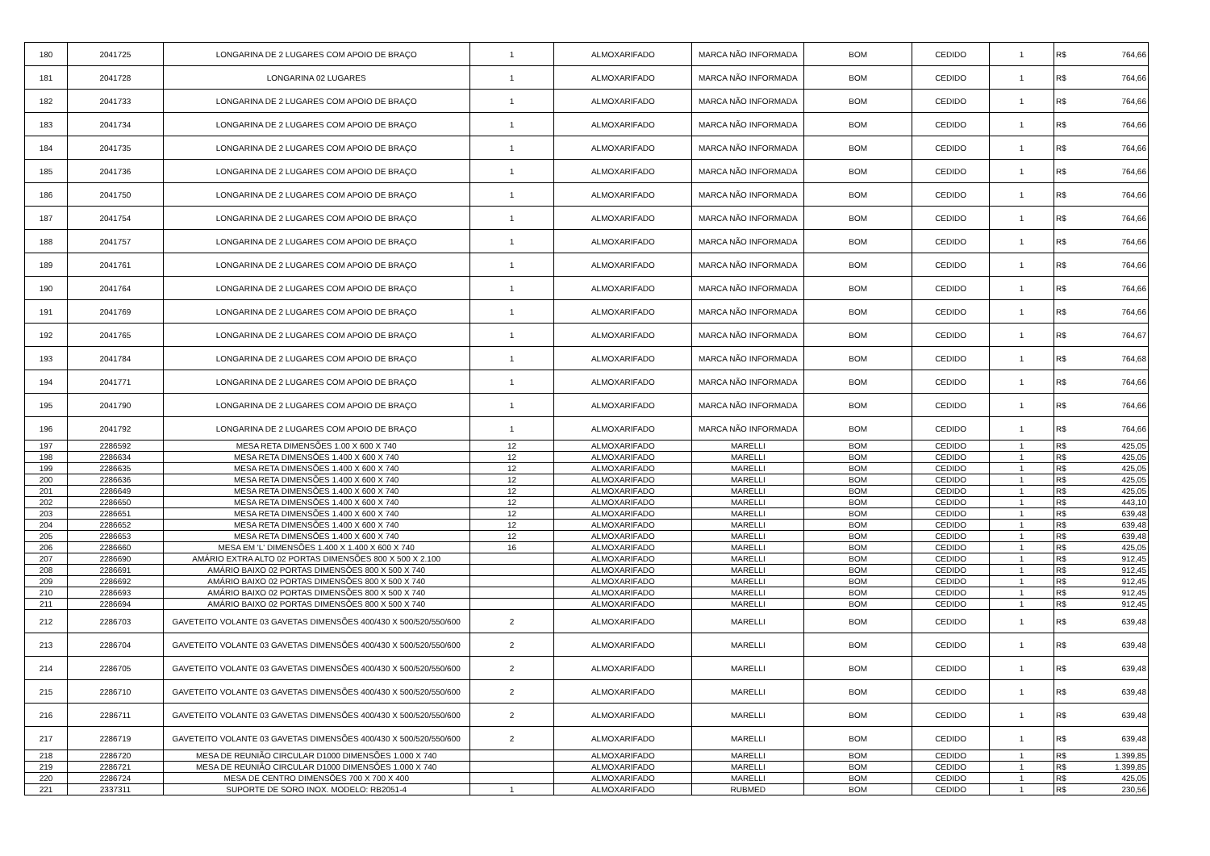| 180 | 2041725 | LONGARINA DE 2 LUGARES COM APOIO DE BRAÇO | 1 | ALMOXARIFADO | MARCA NÃO INFORMADA | BOM | CEDIDO | 1 | R$ | 764,66 |
| 181 | 2041728 | LONGARINA 02 LUGARES | 1 | ALMOXARIFADO | MARCA NÃO INFORMADA | BOM | CEDIDO | 1 | R$ | 764,66 |
| 182 | 2041733 | LONGARINA DE 2 LUGARES COM APOIO DE BRAÇO | 1 | ALMOXARIFADO | MARCA NÃO INFORMADA | BOM | CEDIDO | 1 | R$ | 764,66 |
| 183 | 2041734 | LONGARINA DE 2 LUGARES COM APOIO DE BRAÇO | 1 | ALMOXARIFADO | MARCA NÃO INFORMADA | BOM | CEDIDO | 1 | R$ | 764,66 |
| 184 | 2041735 | LONGARINA DE 2 LUGARES COM APOIO DE BRAÇO | 1 | ALMOXARIFADO | MARCA NÃO INFORMADA | BOM | CEDIDO | 1 | R$ | 764,66 |
| 185 | 2041736 | LONGARINA DE 2 LUGARES COM APOIO DE BRAÇO | 1 | ALMOXARIFADO | MARCA NÃO INFORMADA | BOM | CEDIDO | 1 | R$ | 764,66 |
| 186 | 2041750 | LONGARINA DE 2 LUGARES COM APOIO DE BRAÇO | 1 | ALMOXARIFADO | MARCA NÃO INFORMADA | BOM | CEDIDO | 1 | R$ | 764,66 |
| 187 | 2041754 | LONGARINA DE 2 LUGARES COM APOIO DE BRAÇO | 1 | ALMOXARIFADO | MARCA NÃO INFORMADA | BOM | CEDIDO | 1 | R$ | 764,66 |
| 188 | 2041757 | LONGARINA DE 2 LUGARES COM APOIO DE BRAÇO | 1 | ALMOXARIFADO | MARCA NÃO INFORMADA | BOM | CEDIDO | 1 | R$ | 764,66 |
| 189 | 2041761 | LONGARINA DE 2 LUGARES COM APOIO DE BRAÇO | 1 | ALMOXARIFADO | MARCA NÃO INFORMADA | BOM | CEDIDO | 1 | R$ | 764,66 |
| 190 | 2041764 | LONGARINA DE 2 LUGARES COM APOIO DE BRAÇO | 1 | ALMOXARIFADO | MARCA NÃO INFORMADA | BOM | CEDIDO | 1 | R$ | 764,66 |
| 191 | 2041769 | LONGARINA DE 2 LUGARES COM APOIO DE BRAÇO | 1 | ALMOXARIFADO | MARCA NÃO INFORMADA | BOM | CEDIDO | 1 | R$ | 764,66 |
| 192 | 2041765 | LONGARINA DE 2 LUGARES COM APOIO DE BRAÇO | 1 | ALMOXARIFADO | MARCA NÃO INFORMADA | BOM | CEDIDO | 1 | R$ | 764,67 |
| 193 | 2041784 | LONGARINA DE 2 LUGARES COM APOIO DE BRAÇO | 1 | ALMOXARIFADO | MARCA NÃO INFORMADA | BOM | CEDIDO | 1 | R$ | 764,68 |
| 194 | 2041771 | LONGARINA DE 2 LUGARES COM APOIO DE BRAÇO | 1 | ALMOXARIFADO | MARCA NÃO INFORMADA | BOM | CEDIDO | 1 | R$ | 764,66 |
| 195 | 2041790 | LONGARINA DE 2 LUGARES COM APOIO DE BRAÇO | 1 | ALMOXARIFADO | MARCA NÃO INFORMADA | BOM | CEDIDO | 1 | R$ | 764,66 |
| 196 | 2041792 | LONGARINA DE 2 LUGARES COM APOIO DE BRAÇO | 1 | ALMOXARIFADO | MARCA NÃO INFORMADA | BOM | CEDIDO | 1 | R$ | 764,66 |
| 197 | 2286592 | MESA RETA DIMENSÕES 1.00 X 600 X 740 | 12 | ALMOXARIFADO | MARELLI | BOM | CEDIDO | 1 | R$ | 425,05 |
| 198 | 2286634 | MESA RETA DIMENSÕES 1.400 X 600 X 740 | 12 | ALMOXARIFADO | MARELLI | BOM | CEDIDO | 1 | R$ | 425,05 |
| 199 | 2286635 | MESA RETA DIMENSÕES 1.400 X 600 X 740 | 12 | ALMOXARIFADO | MARELLI | BOM | CEDIDO | 1 | R$ | 425,05 |
| 200 | 2286636 | MESA RETA DIMENSÕES 1.400 X 600 X 740 | 12 | ALMOXARIFADO | MARELLI | BOM | CEDIDO | 1 | R$ | 425,05 |
| 201 | 2286649 | MESA RETA DIMENSÕES 1.400 X 600 X 740 | 12 | ALMOXARIFADO | MARELLI | BOM | CEDIDO | 1 | R$ | 425,05 |
| 202 | 2286650 | MESA RETA DIMENSÕES 1.400 X 600 X 740 | 12 | ALMOXARIFADO | MARELLI | BOM | CEDIDO | 1 | R$ | 443,10 |
| 203 | 2286651 | MESA RETA DIMENSÕES 1.400 X 600 X 740 | 12 | ALMOXARIFADO | MARELLI | BOM | CEDIDO | 1 | R$ | 639,48 |
| 204 | 2286652 | MESA RETA DIMENSÕES 1.400 X 600 X 740 | 12 | ALMOXARIFADO | MARELLI | BOM | CEDIDO | 1 | R$ | 639,48 |
| 205 | 2286653 | MESA RETA DIMENSÕES 1.400 X 600 X 740 | 12 | ALMOXARIFADO | MARELLI | BOM | CEDIDO | 1 | R$ | 639,48 |
| 206 | 2286660 | MESA EM 'L' DIMENSÕES 1.400 X 1.400 X 600 X 740 | 16 | ALMOXARIFADO | MARELLI | BOM | CEDIDO | 1 | R$ | 425,05 |
| 207 | 2286690 | AMÁRIO EXTRA ALTO 02 PORTAS DIMENSÕES 800 X 500 X 2.100 | | ALMOXARIFADO | MARELLI | BOM | CEDIDO | 1 | R$ | 912,45 |
| 208 | 2286691 | AMÁRIO BAIXO 02 PORTAS DIMENSÕES 800 X 500 X 740 | | ALMOXARIFADO | MARELLI | BOM | CEDIDO | 1 | R$ | 912,45 |
| 209 | 2286692 | AMÁRIO BAIXO 02 PORTAS DIMENSÕES 800 X 500 X 740 | | ALMOXARIFADO | MARELLI | BOM | CEDIDO | 1 | R$ | 912,45 |
| 210 | 2286693 | AMÁRIO BAIXO 02 PORTAS DIMENSÕES 800 X 500 X 740 | | ALMOXARIFADO | MARELLI | BOM | CEDIDO | 1 | R$ | 912,45 |
| 211 | 2286694 | AMÁRIO BAIXO 02 PORTAS DIMENSÕES 800 X 500 X 740 | | ALMOXARIFADO | MARELLI | BOM | CEDIDO | 1 | R$ | 912,45 |
| 212 | 2286703 | GAVETEITO VOLANTE 03 GAVETAS DIMENSÕES 400/430 X 500/520/550/600 | 2 | ALMOXARIFADO | MARELLI | BOM | CEDIDO | 1 | R$ | 639,48 |
| 213 | 2286704 | GAVETEITO VOLANTE 03 GAVETAS DIMENSÕES 400/430 X 500/520/550/600 | 2 | ALMOXARIFADO | MARELLI | BOM | CEDIDO | 1 | R$ | 639,48 |
| 214 | 2286705 | GAVETEITO VOLANTE 03 GAVETAS DIMENSÕES 400/430 X 500/520/550/600 | 2 | ALMOXARIFADO | MARELLI | BOM | CEDIDO | 1 | R$ | 639,48 |
| 215 | 2286710 | GAVETEITO VOLANTE 03 GAVETAS DIMENSÕES 400/430 X 500/520/550/600 | 2 | ALMOXARIFADO | MARELLI | BOM | CEDIDO | 1 | R$ | 639,48 |
| 216 | 2286711 | GAVETEITO VOLANTE 03 GAVETAS DIMENSÕES 400/430 X 500/520/550/600 | 2 | ALMOXARIFADO | MARELLI | BOM | CEDIDO | 1 | R$ | 639,48 |
| 217 | 2286719 | GAVETEITO VOLANTE 03 GAVETAS DIMENSÕES 400/430 X 500/520/550/600 | 2 | ALMOXARIFADO | MARELLI | BOM | CEDIDO | 1 | R$ | 639,48 |
| 218 | 2286720 | MESA DE REUNIÃO CIRCULAR D1000 DIMENSÕES 1.000 X 740 | | ALMOXARIFADO | MARELLI | BOM | CEDIDO | 1 | R$ | 1.399,85 |
| 219 | 2286721 | MESA DE REUNIÃO CIRCULAR D1000 DIMENSÕES 1.000 X 740 | | ALMOXARIFADO | MARELLI | BOM | CEDIDO | 1 | R$ | 1.399,85 |
| 220 | 2286724 | MESA DE CENTRO DIMENSÕES 700 X 700 X 400 | | ALMOXARIFADO | MARELLI | BOM | CEDIDO | 1 | R$ | 425,05 |
| 221 | 2337311 | SUPORTE DE SORO INOX. MODELO: RB2051-4 | 1 | ALMOXARIFADO | RUBMED | BOM | CEDIDO | 1 | R$ | 230,56 |